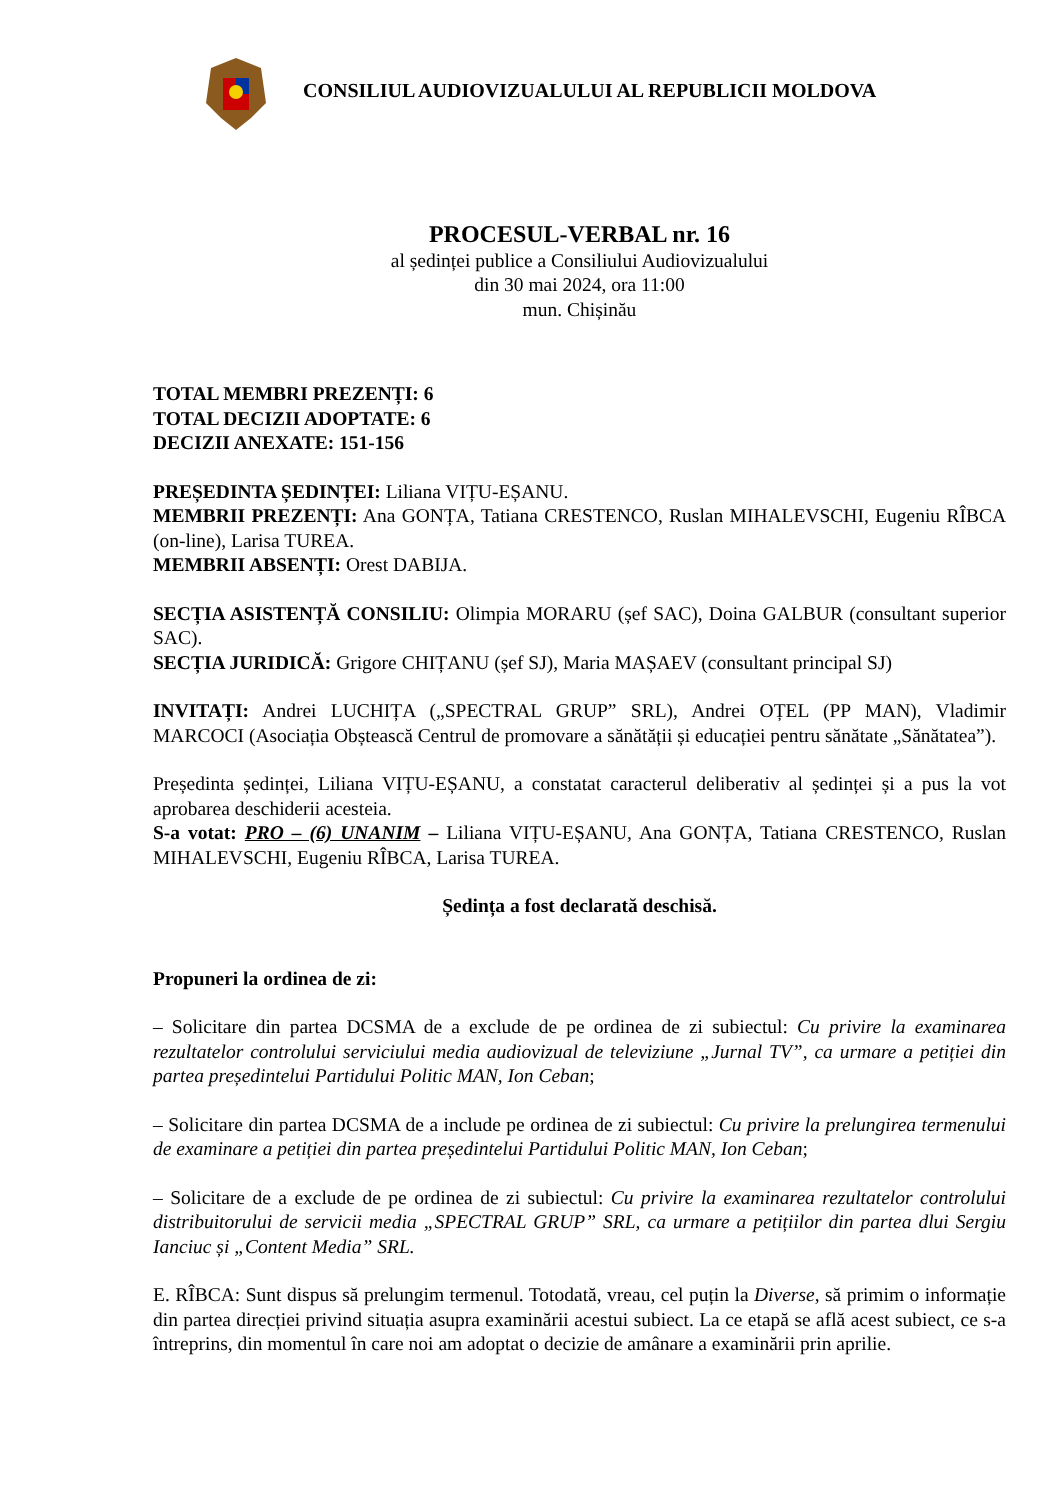CONSILIUL AUDIOVIZUALULUI AL REPUBLICII MOLDOVA
PROCESUL-VERBAL nr. 16
al ședinței publice a Consiliului Audiovizualului
din 30 mai 2024, ora 11:00
mun. Chișinău
TOTAL MEMBRI PREZENȚI: 6
TOTAL DECIZII ADOPTATE: 6
DECIZII ANEXATE: 151-156
PREȘEDINTA ȘEDINȚEI: Liliana VIȚU-EȘANU.
MEMBRII PREZENȚI: Ana GONȚA, Tatiana CRESTENCO, Ruslan MIHALEVSCHI, Eugeniu RÎBCA (on-line), Larisa TUREA.
MEMBRII ABSENȚI: Orest DABIJA.
SECȚIA ASISTENȚĂ CONSILIU: Olimpia MORARU (șef SAC), Doina GALBUR (consultant superior SAC).
SECȚIA JURIDICĂ: Grigore CHIȚANU (șef SJ), Maria MAȘAEV (consultant principal SJ)
INVITAȚI: Andrei LUCHIȚA („SPECTRAL GRUP” SRL), Andrei OȚEL (PP MAN), Vladimir MARCOCI (Asociația Obștească Centrul de promovare a sănătății și educației pentru sănătate „Sănătatea”).
Președinta ședinței, Liliana VIȚU-EȘANU, a constatat caracterul deliberativ al ședinței și a pus la vot aprobarea deschiderii acesteia.
S-a votat: PRO – (6) UNANIM – Liliana VIȚU-EȘANU, Ana GONȚA, Tatiana CRESTENCO, Ruslan MIHALEVSCHI, Eugeniu RÎBCA, Larisa TUREA.
Ședința a fost declarată deschisă.
Propuneri la ordinea de zi:
– Solicitare din partea DCSMA de a exclude de pe ordinea de zi subiectul: Cu privire la examinarea rezultatelor controlului serviciului media audiovizual de televiziune „Jurnal TV”, ca urmare a petiției din partea președintelui Partidului Politic MAN, Ion Ceban;
– Solicitare din partea DCSMA de a include pe ordinea de zi subiectul: Cu privire la prelungirea termenului de examinare a petiției din partea președintelui Partidului Politic MAN, Ion Ceban;
– Solicitare de a exclude de pe ordinea de zi subiectul: Cu privire la examinarea rezultatelor controlului distribuitorului de servicii media „SPECTRAL GRUP” SRL, ca urmare a petițiilor din partea dlui Sergiu Ianciuc și „Content Media” SRL.
E. RÎBCA: Sunt dispus să prelungim termenul. Totodată, vreau, cel puțin la Diverse, să primim o informație din partea direcției privind situația asupra examinării acestui subiect. La ce etapă se află acest subiect, ce s-a întreprins, din momentul în care noi am adoptat o decizie de amânare a examinării prin aprilie.